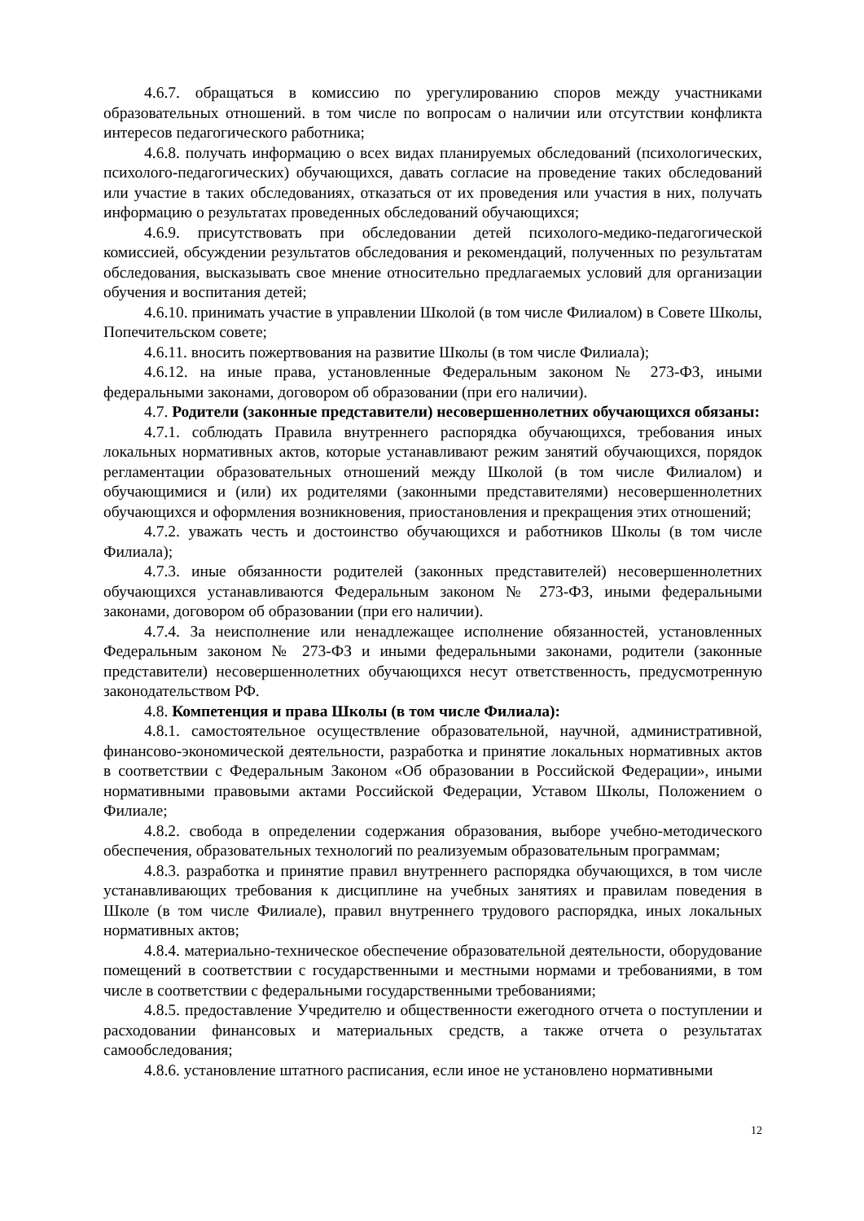4.6.7. обращаться в комиссию по урегулированию споров между участниками образовательных отношений. в том числе по вопросам о наличии или отсутствии конфликта интересов педагогического работника;
4.6.8. получать информацию о всех видах планируемых обследований (психологических, психолого-педагогических) обучающихся, давать согласие на проведение таких обследований или участие в таких обследованиях, отказаться от их проведения или участия в них, получать информацию о результатах проведенных обследований обучающихся;
4.6.9. присутствовать при обследовании детей психолого-медико-педагогической комиссией, обсуждении результатов обследования и рекомендаций, полученных по результатам обследования, высказывать свое мнение относительно предлагаемых условий для организации обучения и воспитания детей;
4.6.10. принимать участие в управлении Школой (в том числе Филиалом) в Совете Школы, Попечительском совете;
4.6.11. вносить пожертвования на развитие Школы (в том числе Филиала);
4.6.12. на иные права, установленные Федеральным законом № 273-ФЗ, иными федеральными законами, договором об образовании (при его наличии).
4.7. Родители (законные представители) несовершеннолетних обучающихся обязаны:
4.7.1. соблюдать Правила внутреннего распорядка обучающихся, требования иных локальных нормативных актов, которые устанавливают режим занятий обучающихся, порядок регламентации образовательных отношений между Школой (в том числе Филиалом) и обучающимися и (или) их родителями (законными представителями) несовершеннолетних обучающихся и оформления возникновения, приостановления и прекращения этих отношений;
4.7.2. уважать честь и достоинство обучающихся и работников Школы (в том числе Филиала);
4.7.3. иные обязанности родителей (законных представителей) несовершеннолетних обучающихся устанавливаются Федеральным законом № 273-ФЗ, иными федеральными законами, договором об образовании (при его наличии).
4.7.4. За неисполнение или ненадлежащее исполнение обязанностей, установленных Федеральным законом № 273-ФЗ и иными федеральными законами, родители (законные представители) несовершеннолетних обучающихся несут ответственность, предусмотренную законодательством РФ.
4.8. Компетенция и права Школы (в том числе Филиала):
4.8.1. самостоятельное осуществление образовательной, научной, административной, финансово-экономической деятельности, разработка и принятие локальных нормативных актов в соответствии с Федеральным Законом «Об образовании в Российской Федерации», иными нормативными правовыми актами Российской Федерации, Уставом Школы, Положением о Филиале;
4.8.2. свобода в определении содержания образования, выборе учебно-методического обеспечения, образовательных технологий по реализуемым образовательным программам;
4.8.3. разработка и принятие правил внутреннего распорядка обучающихся, в том числе устанавливающих требования к дисциплине на учебных занятиях и правилам поведения в Школе (в том числе Филиале), правил внутреннего трудового распорядка, иных локальных нормативных актов;
4.8.4. материально-техническое обеспечение образовательной деятельности, оборудование помещений в соответствии с государственными и местными нормами и требованиями, в том числе в соответствии с федеральными государственными требованиями;
4.8.5. предоставление Учредителю и общественности ежегодного отчета о поступлении и расходовании финансовых и материальных средств, а также отчета о результатах самообследования;
4.8.6. установление штатного расписания, если иное не установлено нормативными
12